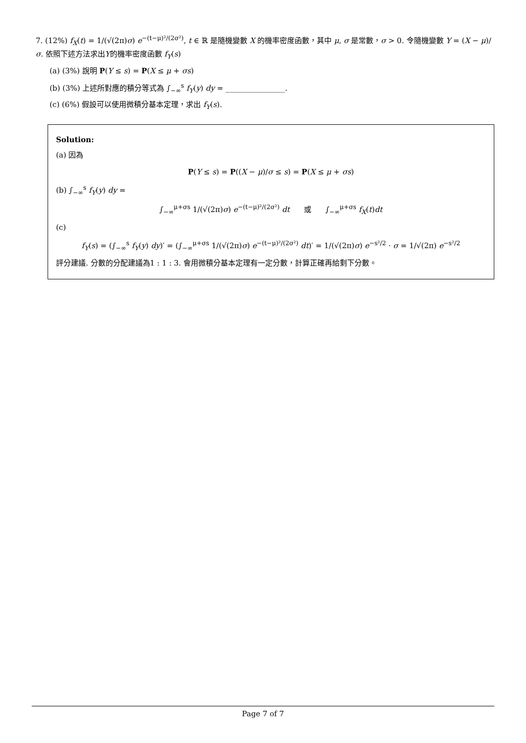7. (12%) f<sub>X</sub>(t) = 1/(√(2π)σ) e<sup>−(t−μ)²/(2σ²)</sup>, t ∈ ℝ 是隨機變數 X 的機率密度函數，其中 μ, σ 是常數，σ > 0. 令隨機變數 Y = (X − μ)/σ. 依照下述方法求出Y的機率密度函數 f<sub>Y</sub>(s)
(a) (3%) 說明 P(Y ≤ s) = P(X ≤ μ + σs)
(b) (3%) 上述所對應的積分等式為 ∫<sub>−∞</sub><sup>s</sup> f<sub>Y</sub>(y) dy = ________________.
(c) (6%) 假設可以使用微積分基本定理，求出 f<sub>Y</sub>(s).
Solution:
(a) 因為
P(Y ≤ s) = P((X − μ)/σ ≤ s) = P(X ≤ μ + σs)
(b) ∫<sub>−∞</sub><sup>s</sup> f<sub>Y</sub>(y) dy =
∫<sub>−∞</sub><sup>μ+σs</sup> 1/(√(2π)σ) e<sup>−(t−μ)²/(2σ²)</sup> dt 或 ∫<sub>−∞</sub><sup>μ+σs</sup> f<sub>X</sub>(t)dt
(c)
f<sub>Y</sub>(s) = (∫<sub>−∞</sub><sup>s</sup> f<sub>Y</sub>(y) dy)′ = (∫<sub>−∞</sub><sup>μ+σs</sup> 1/(√(2π)σ) e<sup>−(t−μ)²/(2σ²)</sup> dt)′ = 1/(√(2π)σ) e<sup>−s²/2</sup> · σ = 1/√(2π) e<sup>−s²/2</sup>
評分建議. 分數的分配建議為1 : 1 : 3. 會用微積分基本定理有一定分數，計算正確再給剩下分數。
Page 7 of 7